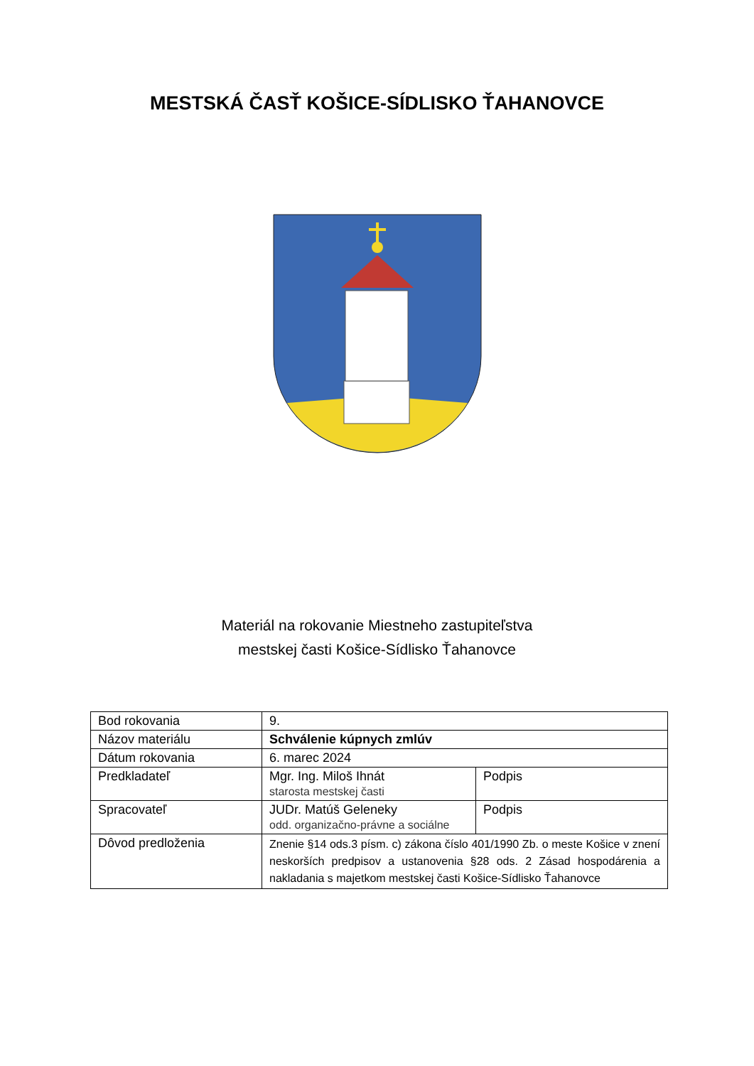MESTSKÁ ČASŤ KOŠICE-SÍDLISKO ŤAHANOVCE
Materiál na rokovanie Miestneho zastupiteľstva
mestskej časti Košice-Sídlisko Ťahanovce
| Bod rokovania | 9. | |
| Názov materiálu | Schválenie kúpnych zmlúv | |
| Dátum rokovania | 6. marec 2024 | |
| Predkladateľ | Mgr. Ing. Miloš Ihnát starosta mestskej časti | Podpis |
| Spracovateľ | JUDr. Matúš Geleneky odd. organizačno-právne a sociálne | Podpis |
| Dôvod predloženia | Znenie §14 ods.3 písm. c) zákona číslo 401/1990 Zb. o meste Košice v znení neskorších predpisov a ustanovenia §28 ods. 2 Zásad hospodárenia a nakladania s majetkom mestskej časti Košice-Sídlisko Ťahanovce | |